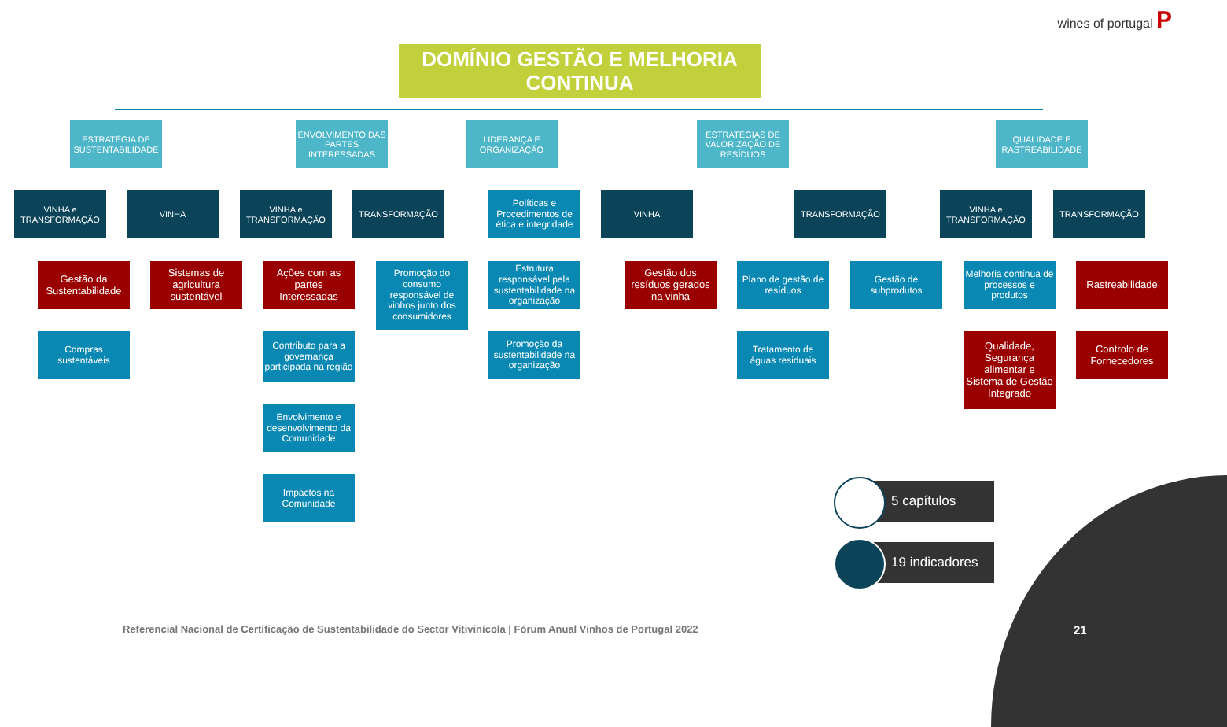wines of portugal P
DOMÍNIO GESTÃO E MELHORIA CONTINUA
ESTRATÉGIA DE SUSTENTABILIDADE
ENVOLVIMENTO DAS PARTES INTERESSADAS
LIDERANÇA E ORGANIZAÇÃO
ESTRATÉGIAS DE VALORIZAÇÃO DE RESÍDUOS
QUALIDADE E RASTREABILIDADE
VINHA e TRANSFORMAÇÃO
VINHA
VINHA e TRANSFORMAÇÃO
TRANSFORMAÇÃO VINHA TRANSFORMAÇÃO
VINHA e TRANSFORMAÇÃO
TRANSFORMAÇÃO
Gestão da Sustentabilidade
Compras sustentáveis
Sistemas de agricultura sustentável
Ações com as partes Interessadas
Contributo para a governança participada na região
Envolvimento e desenvolvimento da Comunidade
Impactos na Comunidade
Promoção do consumo responsável de vinhos junto dos consumidores
Políticas e Procedimentos de ética e integridade
Estrutura responsável pela sustentabilidade na organização
Promoção da sustentabilidade na organização
Gestão dos resíduos gerados na vinha
Plano de gestão de resíduos
Gestão de subprodutos
Tratamento de águas residuais
Melhoria contínua de processos e produtos
Qualidade, Segurança alimentar e Sistema de Gestão Integrado
Rastreabilidade
Controlo de Fornecedores
5 capítulos
19 indicadores
Referencial Nacional de Certificação de Sustentabilidade do Sector Vitivinícola | Fórum Anual Vinhos de Portugal 2022
21